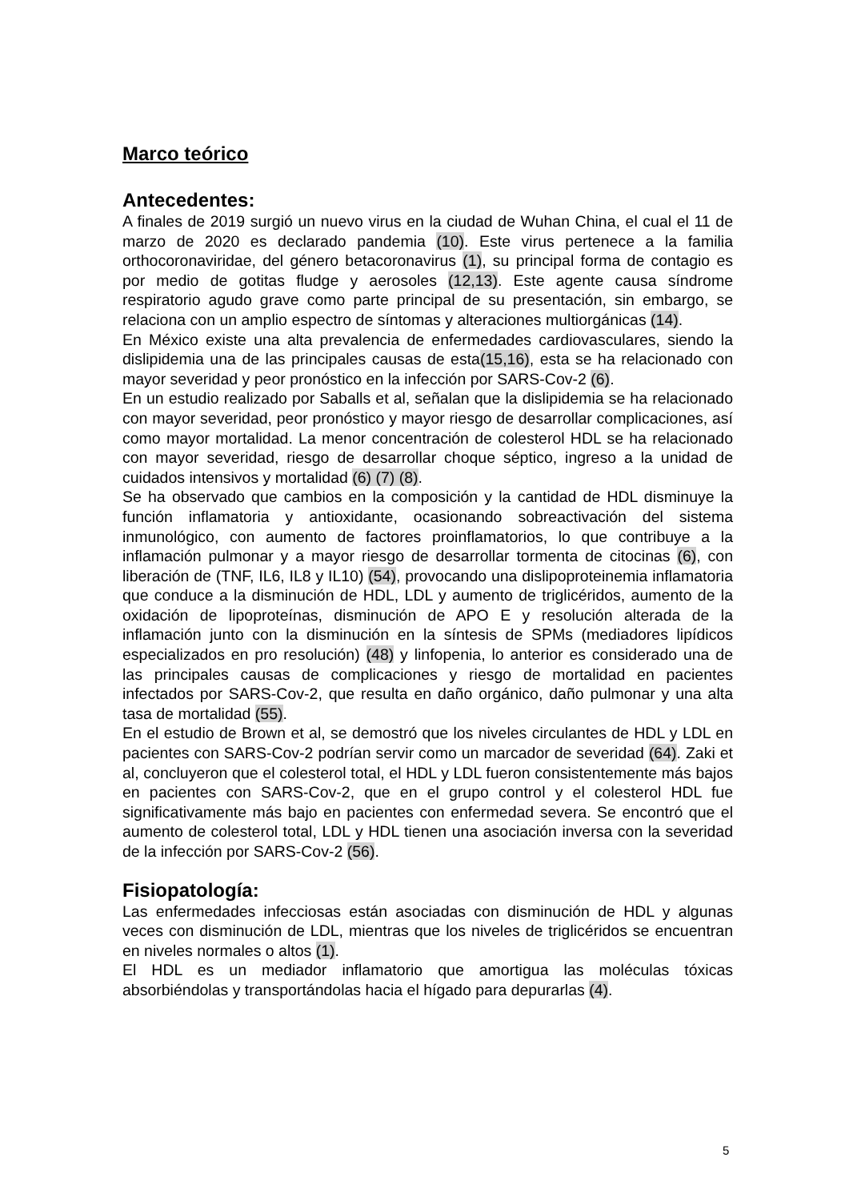Marco teórico
Antecedentes:
A finales de 2019 surgió un nuevo virus en la ciudad de Wuhan China, el cual el 11 de marzo de 2020 es declarado pandemia (10). Este virus pertenece a la familia orthocoronaviridae, del género betacoronavirus (1), su principal forma de contagio es por medio de gotitas fludge y aerosoles (12,13). Este agente causa síndrome respiratorio agudo grave como parte principal de su presentación, sin embargo, se relaciona con un amplio espectro de síntomas y alteraciones multiorgánicas (14).
En México existe una alta prevalencia de enfermedades cardiovasculares, siendo la dislipidemia una de las principales causas de esta(15,16), esta se ha relacionado con mayor severidad y peor pronóstico en la infección por SARS-Cov-2 (6).
En un estudio realizado por Saballs et al, señalan que la dislipidemia se ha relacionado con mayor severidad, peor pronóstico y mayor riesgo de desarrollar complicaciones, así como mayor mortalidad. La menor concentración de colesterol HDL se ha relacionado con mayor severidad, riesgo de desarrollar choque séptico, ingreso a la unidad de cuidados intensivos y mortalidad (6) (7) (8).
Se ha observado que cambios en la composición y la cantidad de HDL disminuye la función inflamatoria y antioxidante, ocasionando sobreactivación del sistema inmunológico, con aumento de factores proinflamatorios, lo que contribuye a la inflamación pulmonar y a mayor riesgo de desarrollar tormenta de citocinas (6), con liberación de (TNF, IL6, IL8 y IL10) (54), provocando una dislipoproteinemia inflamatoria que conduce a la disminución de HDL, LDL y aumento de triglicéridos, aumento de la oxidación de lipoproteínas, disminución de APO E y resolución alterada de la inflamación junto con la disminución en la síntesis de SPMs (mediadores lipídicos especializados en pro resolución) (48) y linfopenia, lo anterior es considerado una de las principales causas de complicaciones y riesgo de mortalidad en pacientes infectados por SARS-Cov-2, que resulta en daño orgánico, daño pulmonar y una alta tasa de mortalidad (55).
En el estudio de Brown et al, se demostró que los niveles circulantes de HDL y LDL en pacientes con SARS-Cov-2 podrían servir como un marcador de severidad (64). Zaki et al, concluyeron que el colesterol total, el HDL y LDL fueron consistentemente más bajos en pacientes con SARS-Cov-2, que en el grupo control y el colesterol HDL fue significativamente más bajo en pacientes con enfermedad severa. Se encontró que el aumento de colesterol total, LDL y HDL tienen una asociación inversa con la severidad de la infección por SARS-Cov-2 (56).
Fisiopatología:
Las enfermedades infecciosas están asociadas con disminución de HDL y algunas veces con disminución de LDL, mientras que los niveles de triglicéridos se encuentran en niveles normales o altos (1).
El HDL es un mediador inflamatorio que amortigua las moléculas tóxicas absorbiéndolas y transportándolas hacia el hígado para depurarlas (4).
5